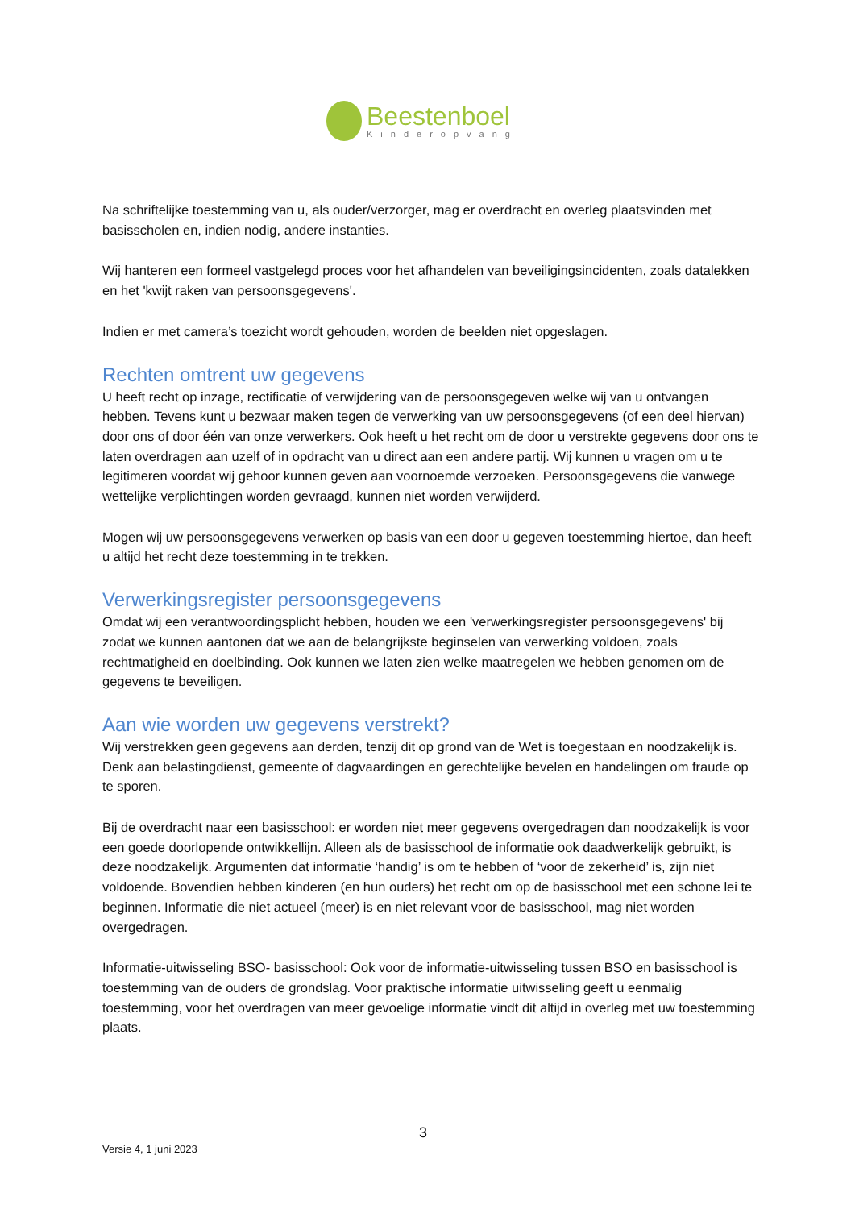Beestenboel
Kinderopvang
Na schriftelijke toestemming van u, als ouder/verzorger, mag er overdracht en overleg plaatsvinden met basisscholen en, indien nodig, andere instanties.
Wij hanteren een formeel vastgelegd proces voor het afhandelen van beveiligingsincidenten, zoals datalekken en het 'kwijt raken van persoonsgegevens'.
Indien er met camera’s toezicht wordt gehouden, worden de beelden niet opgeslagen.
Rechten omtrent uw gegevens
U heeft recht op inzage, rectificatie of verwijdering van de persoonsgegeven welke wij van u ontvangen hebben. Tevens kunt u bezwaar maken tegen de verwerking van uw persoonsgegevens (of een deel hiervan) door ons of door één van onze verwerkers. Ook heeft u het recht om de door u verstrekte gegevens door ons te laten overdragen aan uzelf of in opdracht van u direct aan een andere partij. Wij kunnen u vragen om u te legitimeren voordat wij gehoor kunnen geven aan voornoemde verzoeken. Persoonsgegevens die vanwege wettelijke verplichtingen worden gevraagd, kunnen niet worden verwijderd.
Mogen wij uw persoonsgegevens verwerken op basis van een door u gegeven toestemming hiertoe, dan heeft u altijd het recht deze toestemming in te trekken.
Verwerkingsregister persoonsgegevens
Omdat wij een verantwoordingsplicht hebben, houden we een 'verwerkingsregister persoonsgegevens' bij zodat we kunnen aantonen dat we aan de belangrijkste beginselen van verwerking voldoen, zoals rechtmatigheid en doelbinding. Ook kunnen we laten zien welke maatregelen we hebben genomen om de gegevens te beveiligen.
Aan wie worden uw gegevens verstrekt?
Wij verstrekken geen gegevens aan derden, tenzij dit op grond van de Wet is toegestaan en noodzakelijk is. Denk aan belastingdienst, gemeente of dagvaardingen en gerechtelijke bevelen en handelingen om fraude op te sporen.
Bij de overdracht naar een basisschool: er worden niet meer gegevens overgedragen dan noodzakelijk is voor een goede doorlopende ontwikkellijn. Alleen als de basisschool de informatie ook daadwerkelijk gebruikt, is deze noodzakelijk. Argumenten dat informatie ‘handig’ is om te hebben of ‘voor de zekerheid’ is, zijn niet voldoende. Bovendien hebben kinderen (en hun ouders) het recht om op de basisschool met een schone lei te beginnen. Informatie die niet actueel (meer) is en niet relevant voor de basisschool, mag niet worden overgedragen.
Informatie-uitwisseling BSO- basisschool: Ook voor de informatie-uitwisseling tussen BSO en basisschool is toestemming van de ouders de grondslag. Voor praktische informatie uitwisseling geeft u eenmalig toestemming, voor het overdragen van meer gevoelige informatie vindt dit altijd in overleg met uw toestemming plaats.
3
Versie 4, 1 juni 2023